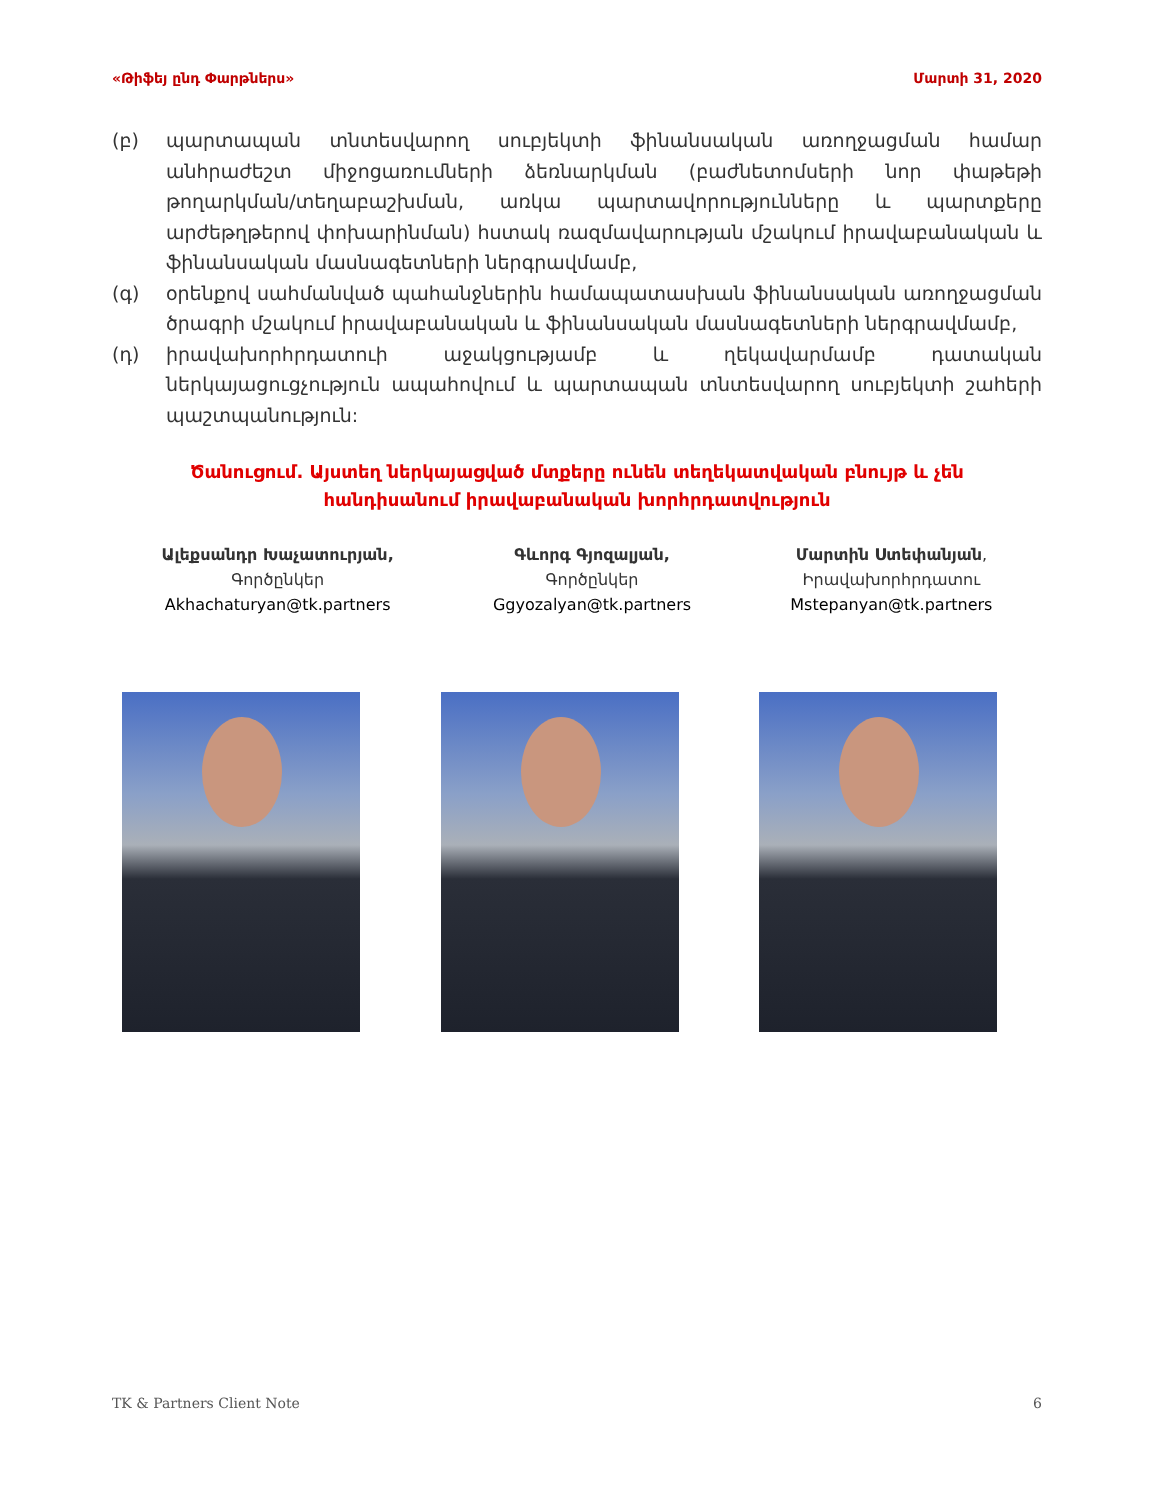«Թիֆեյ ընդ Փարթներս» Մարտի 31, 2020
(բ) պարտապան տնտեսվարող սուբյեկտի ֆինանսական առողջացման համար անհրաժեշտ միջոցառումների ձեռնարկման (բաժնետոմսերի նոր փաթեթի թողարկման/տեղաբաշխման, առկա պարտավորությունները և պարտքերը արժեթղթերով փոխարինման) հստակ ռազմավարության մշակում իրավաբանական և ֆինանսական մասնագետների ներգրավմամբ,
(գ) օրենքով սահմանված պահանջներին համապատասխան ֆինանսական առողջացման ծրագրի մշակում իրավաբանական և ֆինանսական մասնագետների ներգրավմամբ,
(դ) իրավախորհրդատուի աջակցությամբ և ղեկավարմամբ դատական ներկայացուցչություն ապահովում և պարտապան տնտեսվարող սուբյեկտի շահերի պաշտպանություն:
Ծանուցում. Այստեղ ներկայացված մտքերը ունեն տեղեկատվական բնույթ և չեն հանդիսանում իրավաբանական խորհրդատվություն
Ալեքսանդր Խաչատուրյան,
Գործընկեր
Akhachaturyan@tk.partners
Գևորգ Գյոզալյան,
Գործընկեր
Ggyozalyan@tk.partners
Մարտին Ստեփանյան,
Իրավախորհրդատու
Mstepanyan@tk.partners
TK & Partners Client Note 6